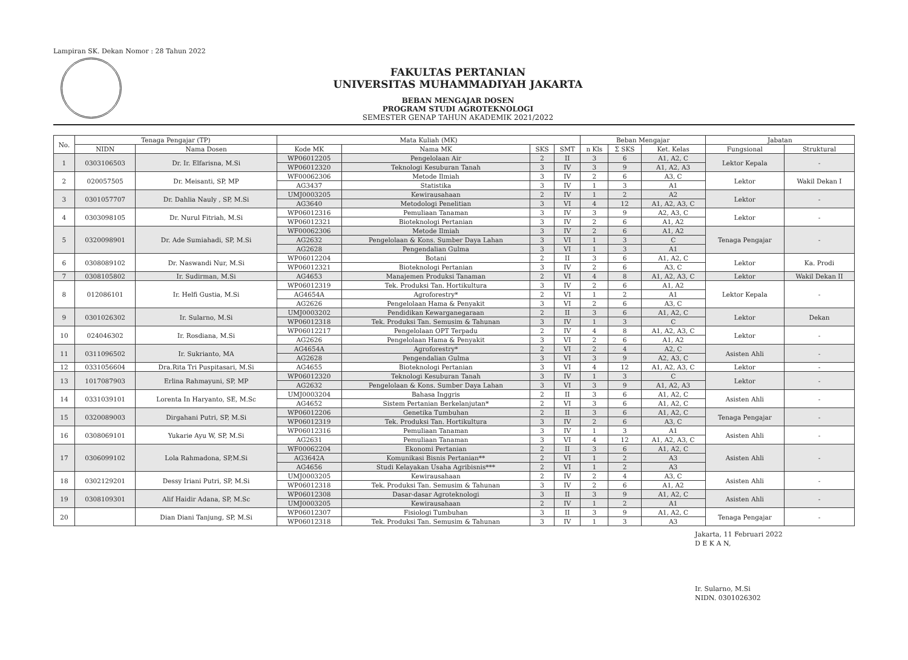Lampiran SK. Dekan Nomor : 28 Tahun 2022
FAKULTAS PERTANIAN
UNIVERSITAS MUHAMMADIYAH JAKARTA
BEBAN MENGAJAR DOSEN
PROGRAM STUDI AGROTEKNOLOGI
SEMESTER GENAP TAHUN AKADEMIK 2021/2022
| No. | Tenaga Pengajar (TP) | | Mata Kuliah (MK) | | | | Beban Mengajar | | | Jabatan | |
| --- | --- | --- | --- | --- | --- | --- | --- | --- | --- | --- | --- |
| | NIDN | Nama Dosen | Kode MK | Nama MK | SKS | SMT | n Kls | Σ SKS | Ket. Kelas | Fungsional | Struktural |
| 1 | 0303106503 | Dr. Ir. Elfarisna, M.Si | WP06012205 | Pengelolaan Air | 2 | II | 3 | 6 | A1, A2, C | Lektor Kepala | - |
| | | | WP06012320 | Teknologi Kesuburan Tanah | 3 | IV | 3 | 9 | A1, A2, A3 | | |
| 2 | 020057505 | Dr. Meisanti, SP, MP | WF00062306 | Metode Ilmiah | 3 | IV | 2 | 6 | A3, C | Lektor | Wakil Dekan I |
| | | | AG3437 | Statistika | 3 | IV | 1 | 3 | A1 | | |
| 3 | 0301057707 | Dr. Dahlia Nauly , SP, M.Si | UMJ0003205 | Kewirausahaan | 2 | IV | 1 | 2 | A2 | Lektor | - |
| | | | AG3640 | Metodologi Penelitian | 3 | VI | 4 | 12 | A1, A2, A3, C | | |
| 4 | 0303098105 | Dr. Nurul Fitriah, M.Si | WP06012316 | Pemuliaan Tanaman | 3 | IV | 3 | 9 | A2, A3, C | Lektor | - |
| | | | WP06012321 | Bioteknologi Pertanian | 3 | IV | 2 | 6 | A1, A2 | | |
| 5 | 0320098901 | Dr. Ade Sumiahadi, SP, M.Si | WF00062306 | Metode Ilmiah | 3 | IV | 2 | 6 | A1, A2 | Tenaga Pengajar | - |
| | | | AG2632 | Pengelolaan & Kons. Sumber Daya Lahan | 3 | VI | 1 | 3 | C | | |
| | | | AG2628 | Pengendalian Gulma | 3 | VI | 1 | 3 | A1 | | |
| 6 | 0308089102 | Dr. Naswandi Nur, M.Si | WP06012204 | Botani | 2 | II | 3 | 6 | A1, A2, C | Lektor | Ka. Prodi |
| | | | WP06012321 | Bioteknologi Pertanian | 3 | IV | 2 | 6 | A3, C | | |
| 7 | 0308105802 | Ir. Sudirman, M.Si | AG4653 | Manajemen Produksi Tanaman | 2 | VI | 4 | 8 | A1, A2, A3, C | Lektor | Wakil Dekan II |
| 8 | 012086101 | Ir. Helfi Gustia, M.Si | WP06012319 | Tek. Produksi Tan. Hortikultura | 3 | IV | 2 | 6 | A1, A2 | Lektor Kepala | - |
| | | | AG4654A | Agroforestry* | 2 | VI | 1 | 2 | A1 | | |
| | | | AG2626 | Pengelolaan Hama & Penyakit | 3 | VI | 2 | 6 | A3, C | | |
| 9 | 0301026302 | Ir. Sularno, M.Si | UMJ0003202 | Pendidikan Kewarganegaraan | 2 | II | 3 | 6 | A1, A2, C | Lektor | Dekan |
| | | | WP06012318 | Tek. Produksi Tan. Semusim & Tahunan | 3 | IV | 1 | 3 | C | | |
| 10 | 024046302 | Ir. Rosdiana, M.Si | WP06012217 | Pengelolaan OPT Terpadu | 2 | IV | 4 | 8 | A1, A2, A3, C | Lektor | - |
| | | | AG2626 | Pengelolaan Hama & Penyakit | 3 | VI | 2 | 6 | A1, A2 | | |
| 11 | 0311096502 | Ir. Sukrianto, MA | AG4654A | Agroforestry* | 2 | VI | 2 | 4 | A2, C | Asisten Ahli | - |
| | | | AG2628 | Pengendalian Gulma | 3 | VI | 3 | 9 | A2, A3, C | | |
| 12 | 0331056604 | Dra.Rita Tri Puspitasari, M.Si | AG4655 | Bioteknologi Pertanian | 3 | VI | 4 | 12 | A1, A2, A3, C | Lektor | - |
| 13 | 1017087903 | Erlina Rahmayuni, SP, MP | WP06012320 | Teknologi Kesuburan Tanah | 3 | IV | 1 | 3 | C | Lektor | - |
| | | | AG2632 | Pengelolaan & Kons. Sumber Daya Lahan | 3 | VI | 3 | 9 | A1, A2, A3 | | |
| 14 | 0331039101 | Lorenta In Haryanto, SE, M.Sc | UMJ0003204 | Bahasa Inggris | 2 | II | 3 | 6 | A1, A2, C | Asisten Ahli | - |
| | | | AG4652 | Sistem Pertanian Berkelanjutan* | 2 | VI | 3 | 6 | A1, A2, C | | |
| 15 | 0320089003 | Dirgahani Putri, SP, M.Si | WP06012206 | Genetika Tumbuhan | 2 | II | 3 | 6 | A1, A2, C | Tenaga Pengajar | - |
| | | | WP06012319 | Tek. Produksi Tan. Hortikultura | 3 | IV | 2 | 6 | A3, C | | |
| 16 | 0308069101 | Yukarie Ayu W, SP, M.Si | WP06012316 | Pemuliaan Tanaman | 3 | IV | 1 | 3 | A1 | Asisten Ahli | - |
| | | | AG2631 | Pemuliaan Tanaman | 3 | VI | 4 | 12 | A1, A2, A3, C | | |
| 17 | 0306099102 | Lola Rahmadona, SP,M.Si | WF00062204 | Ekonomi Pertanian | 2 | II | 3 | 6 | A1, A2, C | Asisten Ahli | - |
| | | | AG3642A | Komunikasi Bisnis Pertanian** | 2 | VI | 1 | 2 | A3 | | |
| | | | AG4656 | Studi Kelayakan Usaha Agribisnis*** | 2 | VI | 1 | 2 | A3 | | |
| 18 | 0302129201 | Dessy Iriani Putri, SP, M.Si | UMJ0003205 | Kewirausahaan | 2 | IV | 2 | 4 | A3, C | Asisten Ahli | - |
| | | | WP06012318 | Tek. Produksi Tan. Semusim & Tahunan | 3 | IV | 2 | 6 | A1, A2 | | |
| 19 | 0308109301 | Alif Haidir Adana, SP, M.Sc | WP06012308 | Dasar-dasar Agroteknologi | 3 | II | 3 | 9 | A1, A2, C | Asisten Ahli | - |
| | | | UMJ0003205 | Kewirausahaan | 2 | IV | 1 | 2 | A1 | | |
| 20 | | Dian Diani Tanjung, SP, M.Si | WP06012307 | Fisiologi Tumbuhan | 3 | II | 3 | 9 | A1, A2, C | Tenaga Pengajar | - |
| | | | WP06012318 | Tek. Produksi Tan. Semusim & Tahunan | 3 | IV | 1 | 3 | A3 | | |
Jakarta, 11 Februari 2022
D E K A N,
Ir. Sularno, M.Si
NIDN. 0301026302